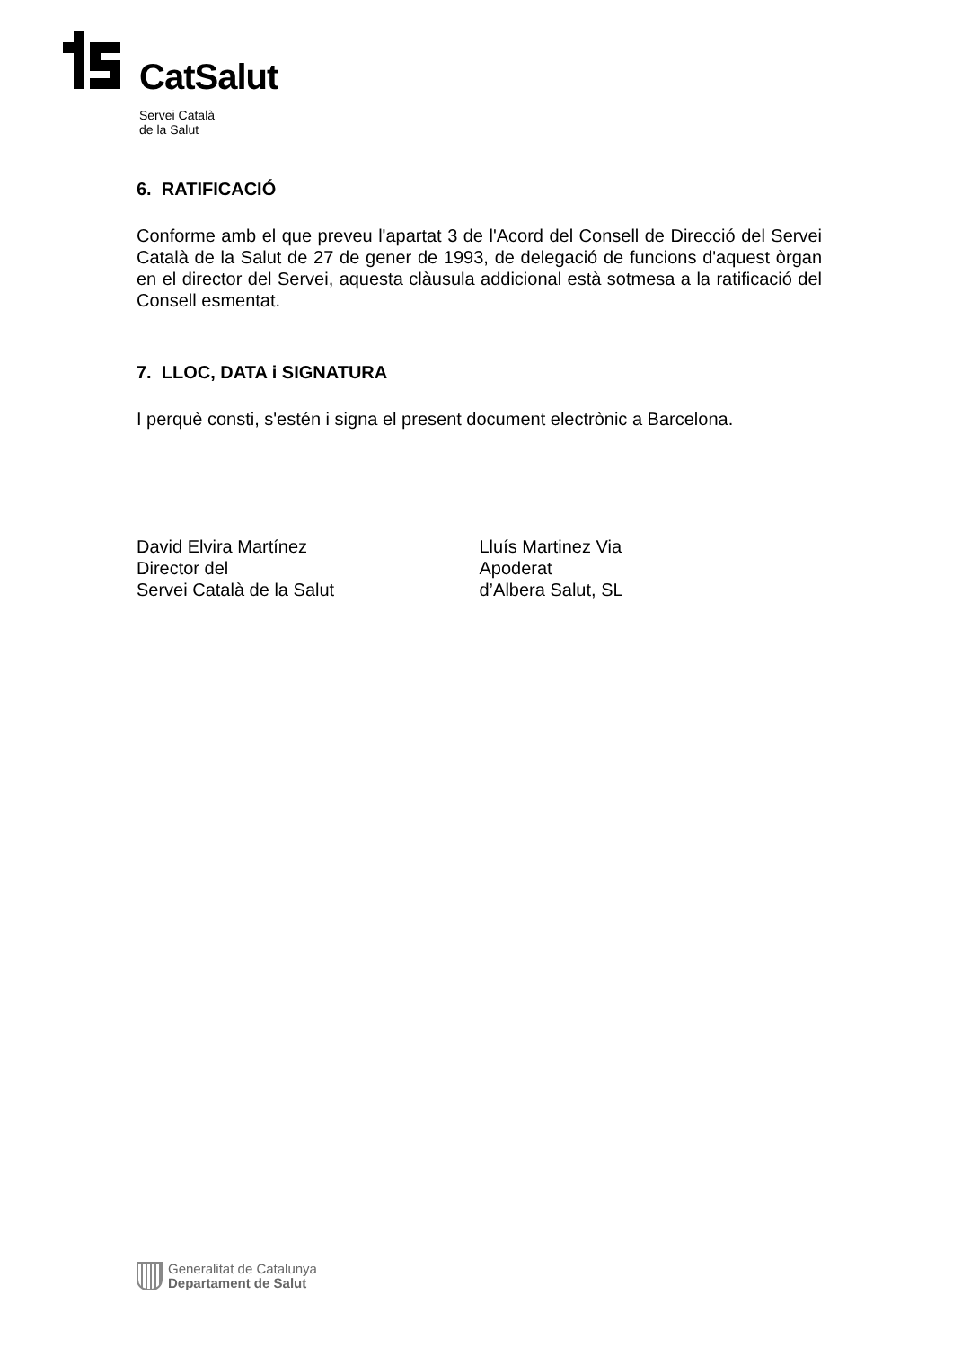CatSalut
Servei Català
de la Salut
6. RATIFICACIÓ
Conforme amb el que preveu l'apartat 3 de l'Acord del Consell de Direcció del Servei Català de la Salut de 27 de gener de 1993, de delegació de funcions d'aquest òrgan en el director del Servei, aquesta clàusula addicional està sotmesa a la ratificació del Consell esmentat.
7. LLOC, DATA i SIGNATURA
I perquè consti, s'estén i signa el present document electrònic a Barcelona.
David Elvira Martínez
Director del
Servei Català de la Salut
Lluís Martinez Via
Apoderat
d’Albera Salut, SL
Generalitat de Catalunya
Departament de Salut